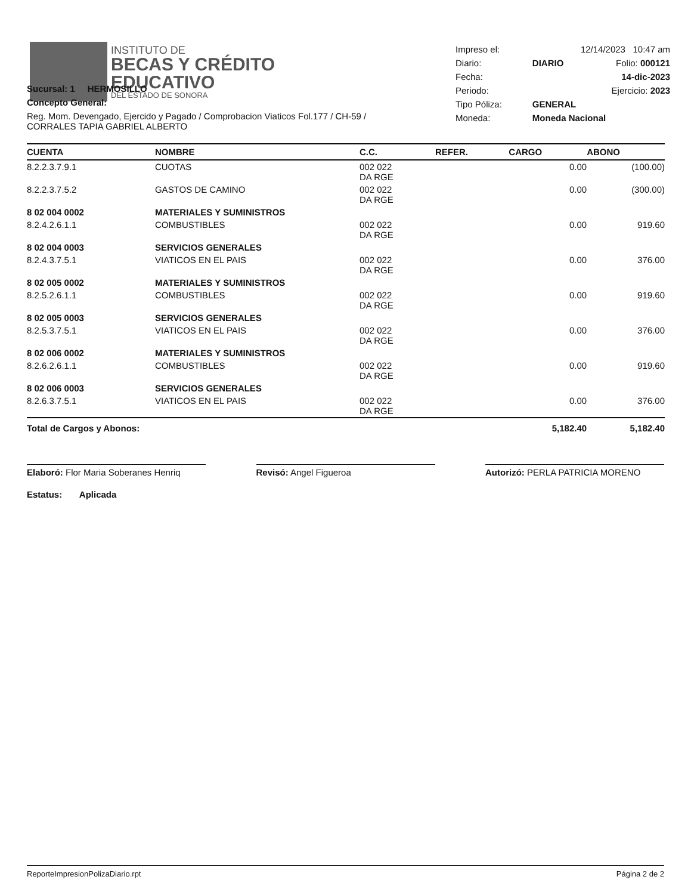INSTITUTO DE
BECAS Y CRÉDITO
EDUCATIVO
DEL ESTADO DE SONORA
| Impreso el: | 12/14/2023 10:47 am | |
| Diario: | DIARIO | Folio: 000121 |
| Fecha: | 14-dic-2023 | |
| Periodo: | Ejercicio: 2023 | |
| Tipo Póliza: | GENERAL | |
| Moneda: | Moneda Nacional | |
Sucursal: 1 HERMOSILLO
Concepto General:
Reg. Mom. Devengado, Ejercido y Pagado / Comprobacion Viaticos Fol.177 / CH-59 / CORRALES TAPIA GABRIEL ALBERTO
| CUENTA | NOMBRE | C.C. | REFER. | CARGO | ABONO |
| --- | --- | --- | --- | --- | --- |
| 8.2.2.3.7.9.1 | CUOTAS | 002 022 DA RGE | | 0.00 | (100.00) |
| 8.2.2.3.7.5.2 | GASTOS DE CAMINO | 002 022 DA RGE | | 0.00 | (300.00) |
| 8 02 004 0002 | MATERIALES Y SUMINISTROS | | | | |
| 8.2.4.2.6.1.1 | COMBUSTIBLES | 002 022 DA RGE | | 0.00 | 919.60 |
| 8 02 004 0003 | SERVICIOS GENERALES | | | | |
| 8.2.4.3.7.5.1 | VIATICOS EN EL PAIS | 002 022 DA RGE | | 0.00 | 376.00 |
| 8 02 005 0002 | MATERIALES Y SUMINISTROS | | | | |
| 8.2.5.2.6.1.1 | COMBUSTIBLES | 002 022 DA RGE | | 0.00 | 919.60 |
| 8 02 005 0003 | SERVICIOS GENERALES | | | | |
| 8.2.5.3.7.5.1 | VIATICOS EN EL PAIS | 002 022 DA RGE | | 0.00 | 376.00 |
| 8 02 006 0002 | MATERIALES Y SUMINISTROS | | | | |
| 8.2.6.2.6.1.1 | COMBUSTIBLES | 002 022 DA RGE | | 0.00 | 919.60 |
| 8 02 006 0003 | SERVICIOS GENERALES | | | | |
| 8.2.6.3.7.5.1 | VIATICOS EN EL PAIS | 002 022 DA RGE | | 0.00 | 376.00 |
| Total de Cargos y Abonos: | | | | 5,182.40 | 5,182.40 |
Elaboró: Flor Maria Soberanes Henriq
Revisó: Angel Figueroa Autorizó: PERLA PATRICIA MORENO
Estatus: Aplicada
ReporteImpresionPolizaDiario.rpt Página 2 de 2